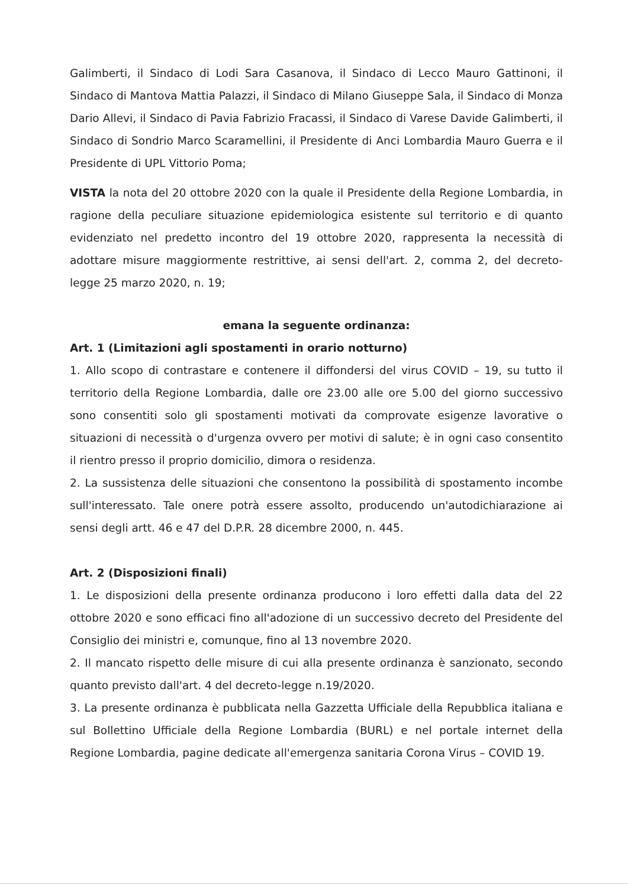Galimberti, il Sindaco di Lodi Sara Casanova, il Sindaco di Lecco Mauro Gattinoni, il Sindaco di Mantova Mattia Palazzi, il Sindaco di Milano Giuseppe Sala, il Sindaco di Monza Dario Allevi, il Sindaco di Pavia Fabrizio Fracassi, il Sindaco di Varese Davide Galimberti, il Sindaco di Sondrio Marco Scaramellini, il Presidente di Anci Lombardia Mauro Guerra e il Presidente di UPL Vittorio Poma;
VISTA la nota del 20 ottobre 2020 con la quale il Presidente della Regione Lombardia, in ragione della peculiare situazione epidemiologica esistente sul territorio e di quanto evidenziato nel predetto incontro del 19 ottobre 2020, rappresenta la necessità di adottare misure maggiormente restrittive, ai sensi dell'art. 2, comma 2, del decreto-legge 25 marzo 2020, n. 19;
emana la seguente ordinanza:
Art. 1 (Limitazioni agli spostamenti in orario notturno)
1. Allo scopo di contrastare e contenere il diffondersi del virus COVID – 19, su tutto il territorio della Regione Lombardia, dalle ore 23.00 alle ore 5.00 del giorno successivo sono consentiti solo gli spostamenti motivati da comprovate esigenze lavorative o situazioni di necessità o d'urgenza ovvero per motivi di salute; è in ogni caso consentito il rientro presso il proprio domicilio, dimora o residenza.
2. La sussistenza delle situazioni che consentono la possibilità di spostamento incombe sull'interessato. Tale onere potrà essere assolto, producendo un'autodichiarazione ai sensi degli artt. 46 e 47 del D.P.R. 28 dicembre 2000, n. 445.
Art. 2 (Disposizioni finali)
1. Le disposizioni della presente ordinanza producono i loro effetti dalla data del 22 ottobre 2020 e sono efficaci fino all'adozione di un successivo decreto del Presidente del Consiglio dei ministri e, comunque, fino al 13 novembre 2020.
2. Il mancato rispetto delle misure di cui alla presente ordinanza è sanzionato, secondo quanto previsto dall'art. 4 del decreto-legge n.19/2020.
3. La presente ordinanza è pubblicata nella Gazzetta Ufficiale della Repubblica italiana e sul Bollettino Ufficiale della Regione Lombardia (BURL) e nel portale internet della Regione Lombardia, pagine dedicate all'emergenza sanitaria Corona Virus – COVID 19.